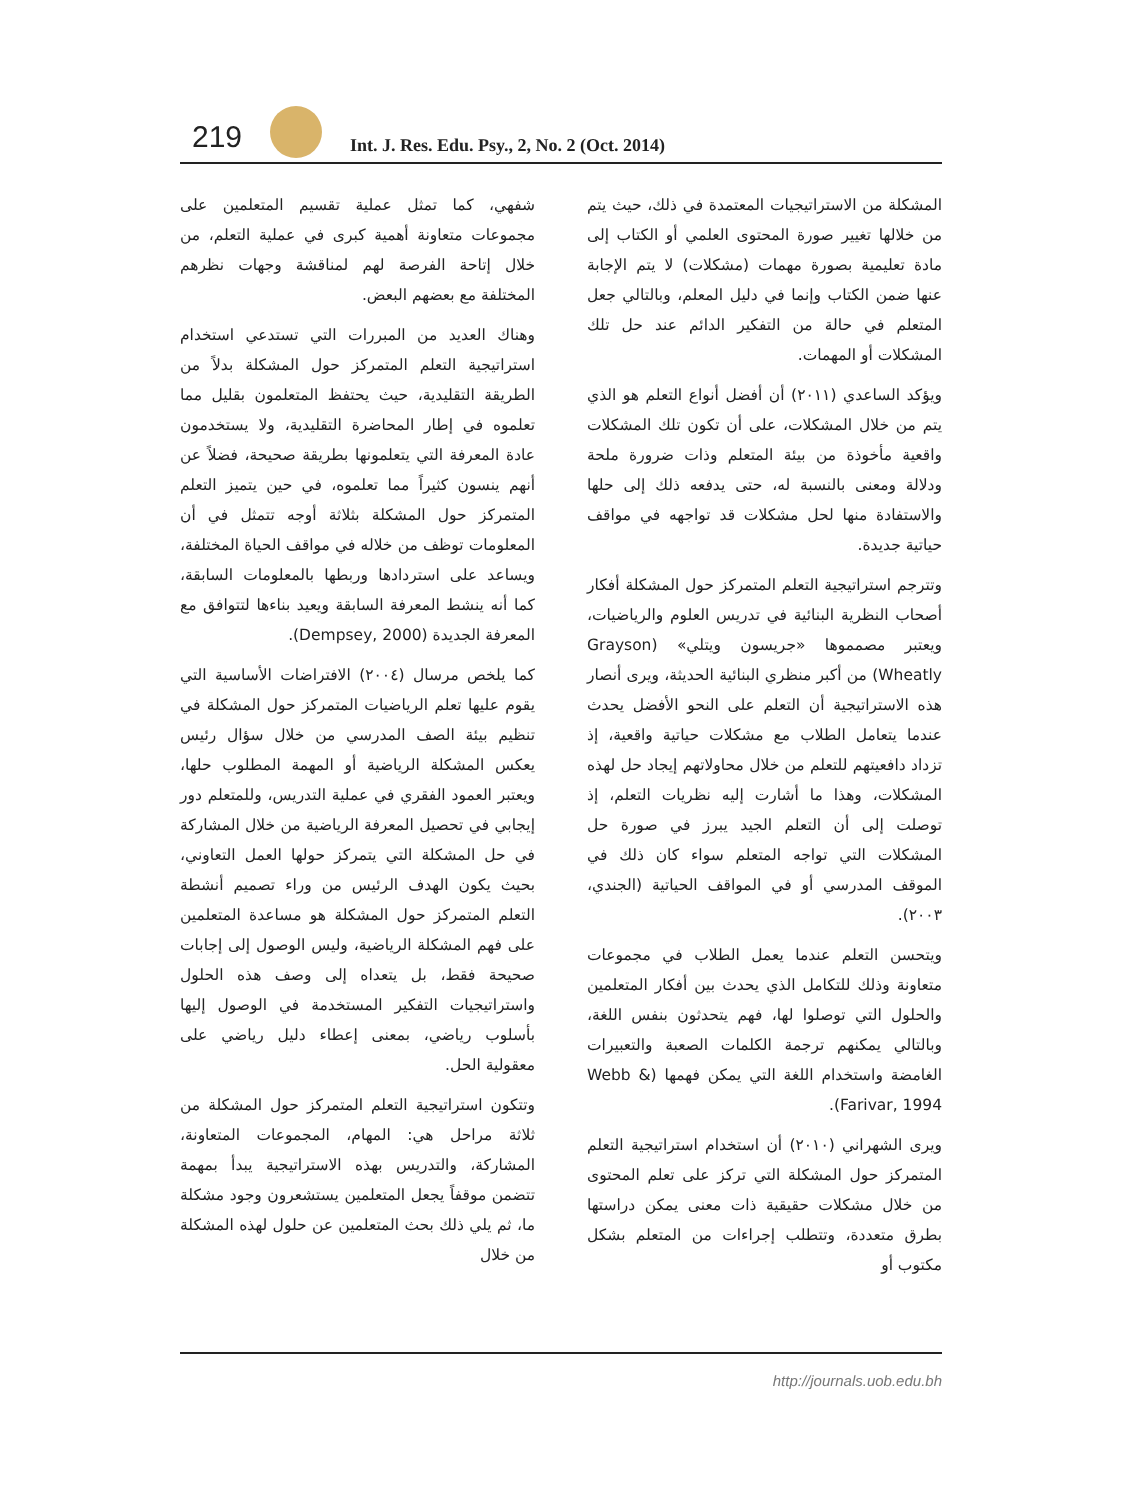219
Int. J. Res. Edu. Psy., 2, No. 2 (Oct. 2014)
المشكلة من الاستراتيجيات المعتمدة في ذلك، حيث يتم من خلالها تغيير صورة المحتوى العلمي أو الكتاب إلى مادة تعليمية بصورة مهمات (مشكلات) لا يتم الإجابة عنها ضمن الكتاب وإنما في دليل المعلم، وبالتالي جعل المتعلم في حالة من التفكير الدائم عند حل تلك المشكلات أو المهمات.
ويؤكد الساعدي (٢٠١١) أن أفضل أنواع التعلم هو الذي يتم من خلال المشكلات، على أن تكون تلك المشكلات واقعية مأخوذة من بيئة المتعلم وذات ضرورة ملحة ودلالة ومعنى بالنسبة له، حتى يدفعه ذلك إلى حلها والاستفادة منها لحل مشكلات قد تواجهه في مواقف حياتية جديدة.
وتترجم استراتيجية التعلم المتمركز حول المشكلة أفكار أصحاب النظرية البنائية في تدريس العلوم والرياضيات، ويعتبر مصمموها «جريسون ويتلي» (Grayson Wheatly) من أكبر منظري البنائية الحديثة، ويرى أنصار هذه الاستراتيجية أن التعلم على النحو الأفضل يحدث عندما يتعامل الطلاب مع مشكلات حياتية واقعية، إذ تزداد دافعيتهم للتعلم من خلال محاولاتهم إيجاد حل لهذه المشكلات، وهذا ما أشارت إليه نظريات التعلم، إذ توصلت إلى أن التعلم الجيد يبرز في صورة حل المشكلات التي تواجه المتعلم سواء كان ذلك في الموقف المدرسي أو في المواقف الحياتية (الجندي، ٢٠٠٣).
ويتحسن التعلم عندما يعمل الطلاب في مجموعات متعاونة وذلك للتكامل الذي يحدث بين أفكار المتعلمين والحلول التي توصلوا لها، فهم يتحدثون بنفس اللغة، وبالتالي يمكنهم ترجمة الكلمات الصعبة والتعبيرات الغامضة واستخدام اللغة التي يمكن فهمها (Webb & Farivar, 1994).
ويرى الشهراني (٢٠١٠) أن استخدام استراتيجية التعلم المتمركز حول المشكلة التي تركز على تعلم المحتوى من خلال مشكلات حقيقية ذات معنى يمكن دراستها بطرق متعددة، وتتطلب إجراءات من المتعلم بشكل مكتوب أو
شفهي، كما تمثل عملية تقسيم المتعلمين على مجموعات متعاونة أهمية كبرى في عملية التعلم، من خلال إتاحة الفرصة لهم لمناقشة وجهات نظرهم المختلفة مع بعضهم البعض.
وهناك العديد من المبررات التي تستدعي استخدام استراتيجية التعلم المتمركز حول المشكلة بدلاً من الطريقة التقليدية، حيث يحتفظ المتعلمون بقليل مما تعلموه في إطار المحاضرة التقليدية، ولا يستخدمون عادة المعرفة التي يتعلمونها بطريقة صحيحة، فضلاً عن أنهم ينسون كثيراً مما تعلموه، في حين يتميز التعلم المتمركز حول المشكلة بثلاثة أوجه تتمثل في أن المعلومات توظف من خلاله في مواقف الحياة المختلفة، ويساعد على استردادها وربطها بالمعلومات السابقة، كما أنه ينشط المعرفة السابقة ويعيد بناءها لتتوافق مع المعرفة الجديدة (Dempsey, 2000).
كما يلخص مرسال (٢٠٠٤) الافتراضات الأساسية التي يقوم عليها تعلم الرياضيات المتمركز حول المشكلة في تنظيم بيئة الصف المدرسي من خلال سؤال رئيس يعكس المشكلة الرياضية أو المهمة المطلوب حلها، ويعتبر العمود الفقري في عملية التدريس، وللمتعلم دور إيجابي في تحصيل المعرفة الرياضية من خلال المشاركة في حل المشكلة التي يتمركز حولها العمل التعاوني، بحيث يكون الهدف الرئيس من وراء تصميم أنشطة التعلم المتمركز حول المشكلة هو مساعدة المتعلمين على فهم المشكلة الرياضية، وليس الوصول إلى إجابات صحيحة فقط، بل يتعداه إلى وصف هذه الحلول واستراتيجيات التفكير المستخدمة في الوصول إليها بأسلوب رياضي، بمعنى إعطاء دليل رياضي على معقولية الحل.
وتتكون استراتيجية التعلم المتمركز حول المشكلة من ثلاثة مراحل هي: المهام، المجموعات المتعاونة، المشاركة، والتدريس بهذه الاستراتيجية يبدأ بمهمة تتضمن موقفاً يجعل المتعلمين يستشعرون وجود مشكلة ما، ثم يلي ذلك بحث المتعلمين عن حلول لهذه المشكلة من خلال
http://journals.uob.edu.bh